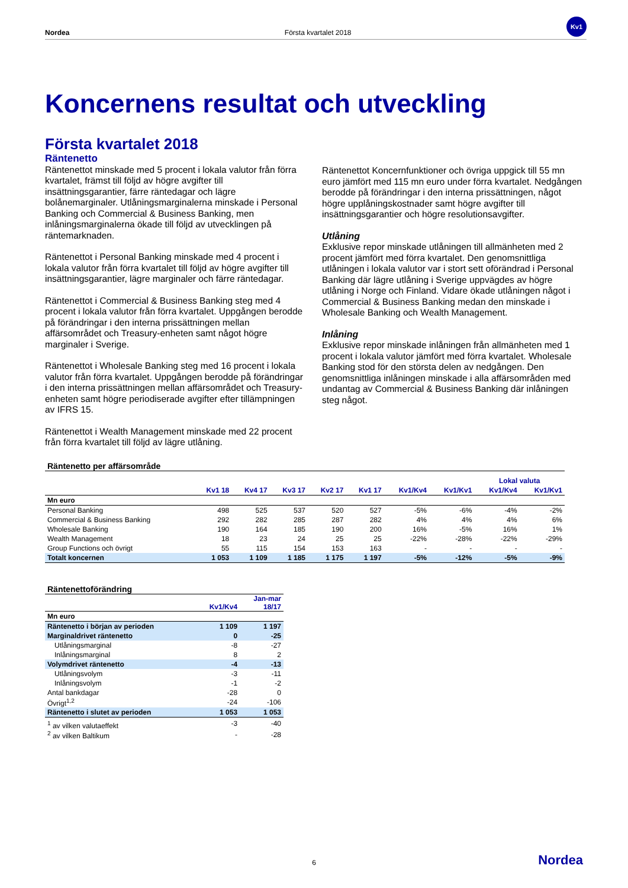Nordea Första kvartalet 2018
Kv1
Koncernens resultat och utveckling
Första kvartalet 2018
Räntenetto
Räntenettot minskade med 5 procent i lokala valutor från förra kvartalet, främst till följd av högre avgifter till insättningsgarantier, färre räntedagar och lägre bolånemarginaler. Utlåningsmarginalerna minskade i Personal Banking och Commercial & Business Banking, men inlåningsmarginalerna ökade till följd av utvecklingen på räntemarknaden.
Räntenettot i Personal Banking minskade med 4 procent i lokala valutor från förra kvartalet till följd av högre avgifter till insättningsgarantier, lägre marginaler och färre räntedagar.
Räntenettot i Commercial & Business Banking steg med 4 procent i lokala valutor från förra kvartalet. Uppgången berodde på förändringar i den interna prissättningen mellan affärsområdet och Treasury-enheten samt något högre marginaler i Sverige.
Räntenettot i Wholesale Banking steg med 16 procent i lokala valutor från förra kvartalet. Uppgången berodde på förändringar i den interna prissättningen mellan affärsområdet och Treasury-enheten samt högre periodiserade avgifter efter tillämpningen av IFRS 15.
Räntenettot i Wealth Management minskade med 22 procent från förra kvartalet till följd av lägre utlåning.
Räntenettot Koncernfunktioner och övriga uppgick till 55 mn euro jämfört med 115 mn euro under förra kvartalet. Nedgången berodde på förändringar i den interna prissättningen, något högre upplåningskostnader samt högre avgifter till insättningsgarantier och högre resolutionsavgifter.
Utlåning
Exklusive repor minskade utlåningen till allmänheten med 2 procent jämfört med förra kvartalet. Den genomsnittliga utlåningen i lokala valutor var i stort sett oförändrad i Personal Banking där lägre utlåning i Sverige uppvägdes av högre utlåning i Norge och Finland. Vidare ökade utlåningen något i Commercial & Business Banking medan den minskade i Wholesale Banking och Wealth Management.
Inlåning
Exklusive repor minskade inlåningen från allmänheten med 1 procent i lokala valutor jämfört med förra kvartalet. Wholesale Banking stod för den största delen av nedgången. Den genomsnittliga inlåningen minskade i alla affärsområden med undantag av Commercial & Business Banking där inlåningen steg något.
| Räntenetto per affärsområde | | | | | | | | | |
| | | | | | | | | Lokal valuta | |
| | Kv1 18 | Kv4 17 | Kv3 17 | Kv2 17 | Kv1 17 | Kv1/Kv4 | Kv1/Kv1 | Kv1/Kv4 | Kv1/Kv1 |
| Mn euro | | | | | | | | | |
| Personal Banking | 498 | 525 | 537 | 520 | 527 | -5% | -6% | -4% | -2% |
| Commercial & Business Banking | 292 | 282 | 285 | 287 | 282 | 4% | 4% | 4% | 6% |
| Wholesale Banking | 190 | 164 | 185 | 190 | 200 | 16% | -5% | 16% | 1% |
| Wealth Management | 18 | 23 | 24 | 25 | 25 | -22% | -28% | -22% | -29% |
| Group Functions och övrigt | 55 | 115 | 154 | 153 | 163 | - | - | - | - |
| Totalt koncernen | 1 053 | 1 109 | 1 185 | 1 175 | 1 197 | -5% | -12% | -5% | -9% |
| Räntenettoförändring | | |
| | Kv1/Kv4 | Jan-mar 18/17 |
| Mn euro | | |
| Räntenetto i början av perioden | 1 109 | 1 197 |
| Marginaldrivet räntenetto | 0 | -25 |
| Utlåningsmarginal | -8 | -27 |
| Inlåningsmarginal | 8 | 2 |
| Volymdrivet räntenetto | -4 | -13 |
| Utlåningsvolym | -3 | -11 |
| Inlåningsvolym | -1 | -2 |
| Antal bankdagar | -28 | 0 |
| Övrigt<sup>1,2</sup> | -24 | -106 |
| Räntenetto i slutet av perioden | 1 053 | 1 053 |
| <sup>1</sup> av vilken valutaeffekt | -3 | -40 |
| <sup>2</sup> av vilken Baltikum | - | -28 |
6 Nordea